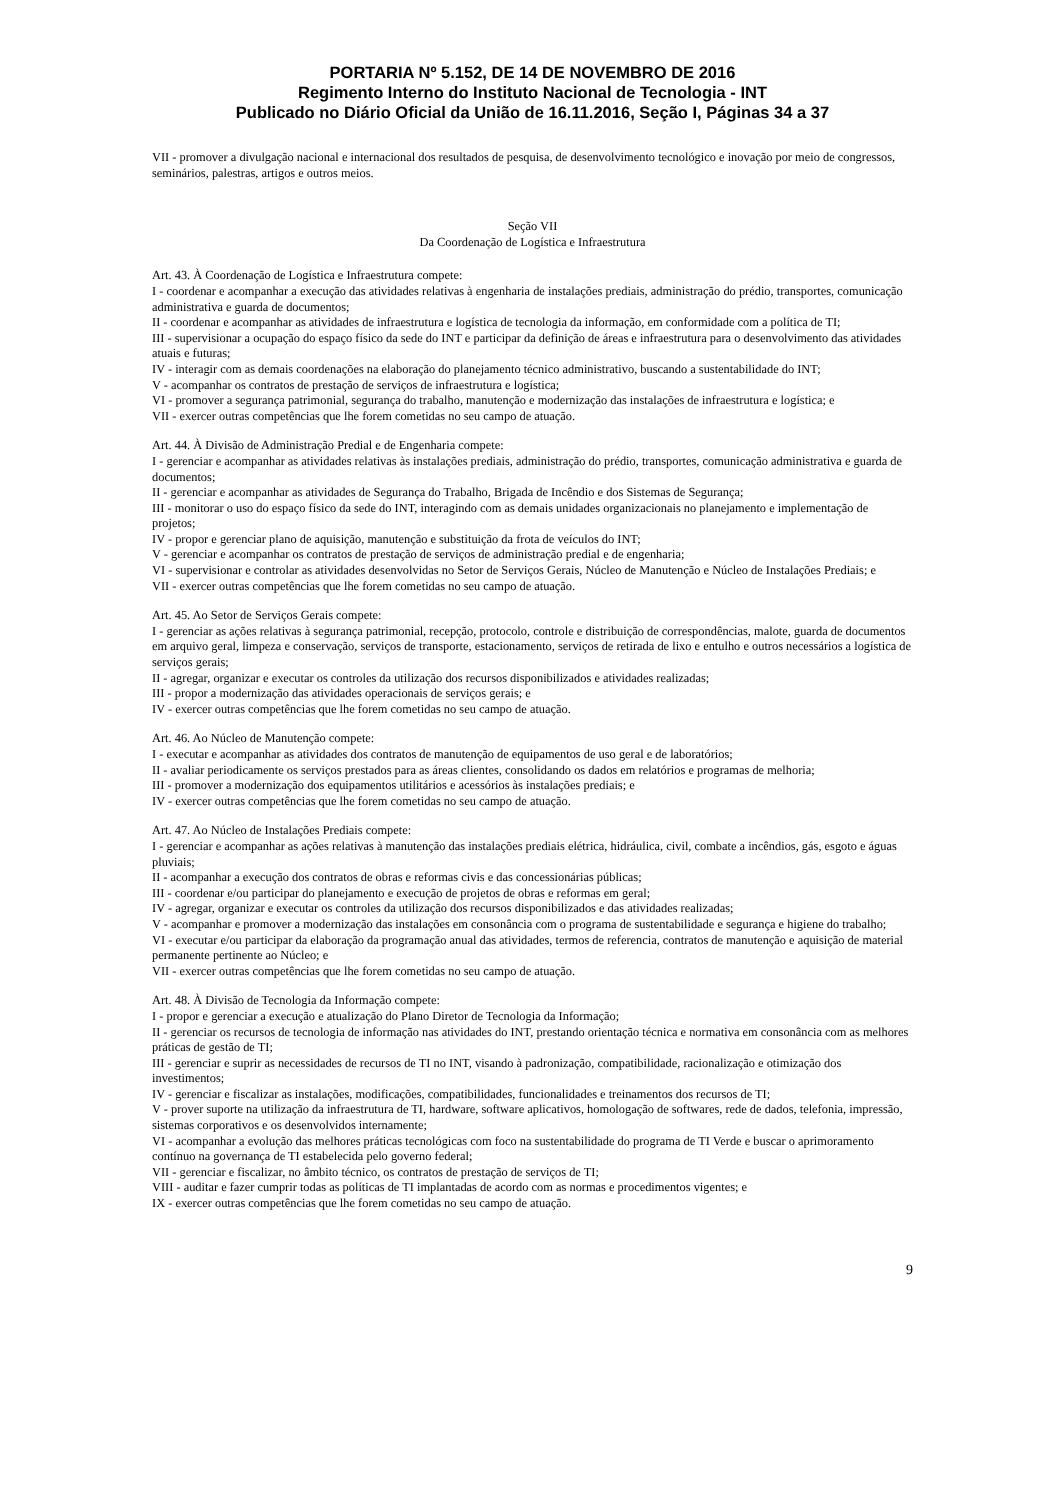PORTARIA Nº 5.152, DE 14 DE NOVEMBRO DE 2016
Regimento Interno do Instituto Nacional de Tecnologia - INT
Publicado no Diário Oficial da União de 16.11.2016, Seção I, Páginas 34 a 37
VII - promover a divulgação nacional e internacional dos resultados de pesquisa, de desenvolvimento tecnológico e inovação por meio de congressos, seminários, palestras, artigos e outros meios.
Seção VII
Da Coordenação de Logística e Infraestrutura
Art. 43. À Coordenação de Logística e Infraestrutura compete:
I - coordenar e acompanhar a execução das atividades relativas à engenharia de instalações prediais, administração do prédio, transportes, comunicação administrativa e guarda de documentos;
II - coordenar e acompanhar as atividades de infraestrutura e logística de tecnologia da informação, em conformidade com a política de TI;
III - supervisionar a ocupação do espaço físico da sede do INT e participar da definição de áreas e infraestrutura para o desenvolvimento das atividades atuais e futuras;
IV - interagir com as demais coordenações na elaboração do planejamento técnico administrativo, buscando a sustentabilidade do INT;
V - acompanhar os contratos de prestação de serviços de infraestrutura e logística;
VI - promover a segurança patrimonial, segurança do trabalho, manutenção e modernização das instalações de infraestrutura e logística; e
VII - exercer outras competências que lhe forem cometidas no seu campo de atuação.
Art. 44. À Divisão de Administração Predial e de Engenharia compete:
I - gerenciar e acompanhar as atividades relativas às instalações prediais, administração do prédio, transportes, comunicação administrativa e guarda de documentos;
II - gerenciar e acompanhar as atividades de Segurança do Trabalho, Brigada de Incêndio e dos Sistemas de Segurança;
III - monitorar o uso do espaço físico da sede do INT, interagindo com as demais unidades organizacionais no planejamento e implementação de projetos;
IV - propor e gerenciar plano de aquisição, manutenção e substituição da frota de veículos do INT;
V - gerenciar e acompanhar os contratos de prestação de serviços de administração predial e de engenharia;
VI - supervisionar e controlar as atividades desenvolvidas no Setor de Serviços Gerais, Núcleo de Manutenção e Núcleo de Instalações Prediais; e
VII - exercer outras competências que lhe forem cometidas no seu campo de atuação.
Art. 45. Ao Setor de Serviços Gerais compete:
I - gerenciar as ações relativas à segurança patrimonial, recepção, protocolo, controle e distribuição de correspondências, malote, guarda de documentos em arquivo geral, limpeza e conservação, serviços de transporte, estacionamento, serviços de retirada de lixo e entulho e outros necessários a logística de serviços gerais;
II - agregar, organizar e executar os controles da utilização dos recursos disponibilizados e atividades realizadas;
III - propor a modernização das atividades operacionais de serviços gerais; e
IV - exercer outras competências que lhe forem cometidas no seu campo de atuação.
Art. 46. Ao Núcleo de Manutenção compete:
I - executar e acompanhar as atividades dos contratos de manutenção de equipamentos de uso geral e de laboratórios;
II - avaliar periodicamente os serviços prestados para as áreas clientes, consolidando os dados em relatórios e programas de melhoria;
III - promover a modernização dos equipamentos utilitários e acessórios às instalações prediais; e
IV - exercer outras competências que lhe forem cometidas no seu campo de atuação.
Art. 47. Ao Núcleo de Instalações Prediais compete:
I - gerenciar e acompanhar as ações relativas à manutenção das instalações prediais elétrica, hidráulica, civil, combate a incêndios, gás, esgoto e águas pluviais;
II - acompanhar a execução dos contratos de obras e reformas civis e das concessionárias públicas;
III - coordenar e/ou participar do planejamento e execução de projetos de obras e reformas em geral;
IV - agregar, organizar e executar os controles da utilização dos recursos disponibilizados e das atividades realizadas;
V - acompanhar e promover a modernização das instalações em consonância com o programa de sustentabilidade e segurança e higiene do trabalho;
VI - executar e/ou participar da elaboração da programação anual das atividades, termos de referencia, contratos de manutenção e aquisição de material permanente pertinente ao Núcleo; e
VII - exercer outras competências que lhe forem cometidas no seu campo de atuação.
Art. 48. À Divisão de Tecnologia da Informação compete:
I - propor e gerenciar a execução e atualização do Plano Diretor de Tecnologia da Informação;
II - gerenciar os recursos de tecnologia de informação nas atividades do INT, prestando orientação técnica e normativa em consonância com as melhores práticas de gestão de TI;
III - gerenciar e suprir as necessidades de recursos de TI no INT, visando à padronização, compatibilidade, racionalização e otimização dos investimentos;
IV - gerenciar e fiscalizar as instalações, modificações, compatibilidades, funcionalidades e treinamentos dos recursos de TI;
V - prover suporte na utilização da infraestrutura de TI, hardware, software aplicativos, homologação de softwares, rede de dados, telefonia, impressão, sistemas corporativos e os desenvolvidos internamente;
VI - acompanhar a evolução das melhores práticas tecnológicas com foco na sustentabilidade do programa de TI Verde e buscar o aprimoramento contínuo na governança de TI estabelecida pelo governo federal;
VII - gerenciar e fiscalizar, no âmbito técnico, os contratos de prestação de serviços de TI;
VIII - auditar e fazer cumprir todas as políticas de TI implantadas de acordo com as normas e procedimentos vigentes; e
IX - exercer outras competências que lhe forem cometidas no seu campo de atuação.
9